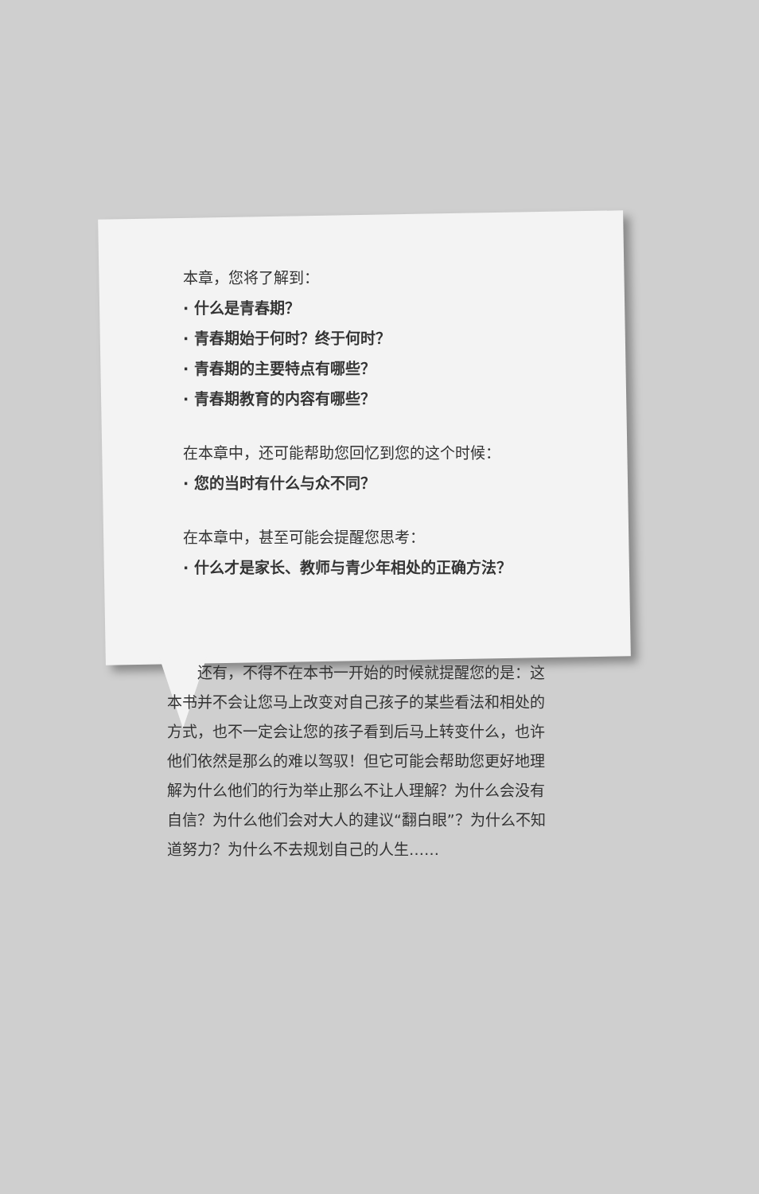本章，您将了解到：
· 什么是青春期？
· 青春期始于何时？终于何时？
· 青春期的主要特点有哪些？
· 青春期教育的内容有哪些？
在本章中，还可能帮助您回忆到您的这个时候：
· 您的当时有什么与众不同？
在本章中，甚至可能会提醒您思考：
· 什么才是家长、教师与青少年相处的正确方法？
还有，不得不在本书一开始的时候就提醒您的是：这本书并不会让您马上改变对自己孩子的某些看法和相处的方式，也不一定会让您的孩子看到后马上转变什么，也许他们依然是那么的难以驾驭！但它可能会帮助您更好地理解为什么他们的行为举止那么不让人理解？为什么会没有自信？为什么他们会对大人的建议“翻白眼”？为什么不知道努力？为什么不去规划自己的人生……